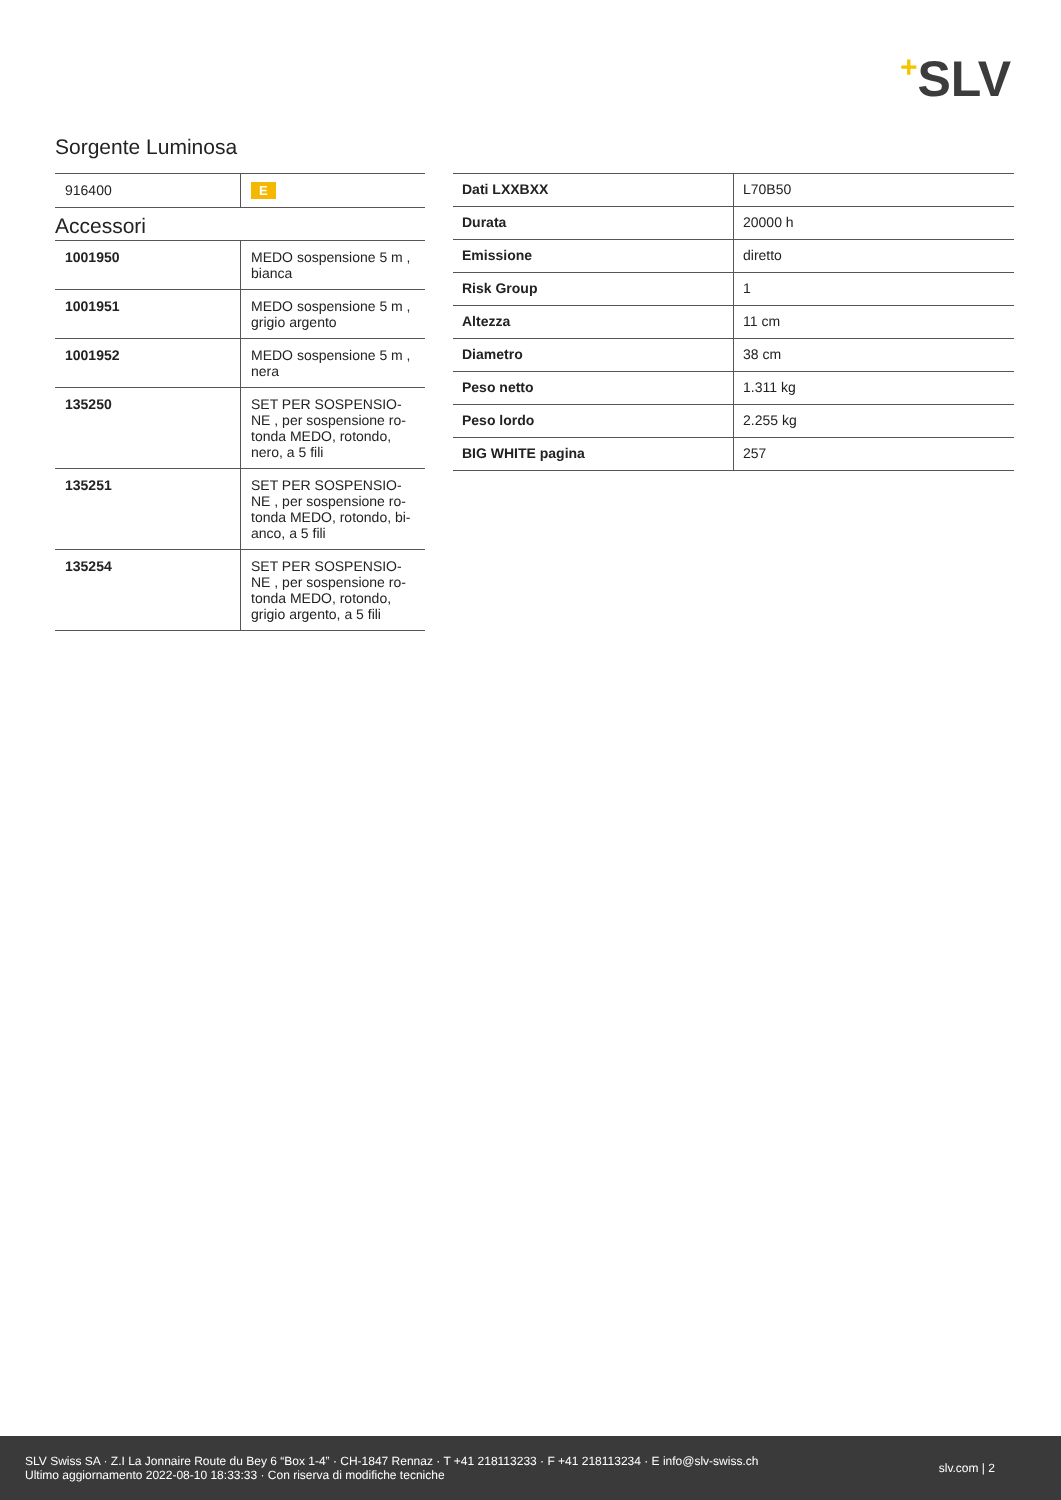+SLV
Sorgente Luminosa
| 916400 | E |
Accessori
| 1001950 | MEDO sospensione 5 m , bianca |
| 1001951 | MEDO sospensione 5 m , grigio argento |
| 1001952 | MEDO sospensione 5 m , nera |
| 135250 | SET PER SOSPENSIO-NE , per sospensione ro-tonda MEDO, rotondo, nero, a 5 fili |
| 135251 | SET PER SOSPENSIO-NE , per sospensione ro-tonda MEDO, rotondo, bi-anco, a 5 fili |
| 135254 | SET PER SOSPENSIO-NE , per sospensione ro-tonda MEDO, rotondo, grigio argento, a 5 fili |
| Dati LXXBXX | L70B50 |
| Durata | 20000 h |
| Emissione | diretto |
| Risk Group | 1 |
| Altezza | 11 cm |
| Diametro | 38 cm |
| Peso netto | 1.311 kg |
| Peso lordo | 2.255 kg |
| BIG WHITE pagina | 257 |
SLV Swiss SA · Z.I La Jonnaire Route du Bey 6 “Box 1-4” · CH-1847 Rennaz · T +41 218113233 · F +41 218113234 · E info@slv-swiss.ch
Ultimo aggiornamento 2022-08-10 18:33:33 · Con riserva di modifiche tecniche
slv.com | 2